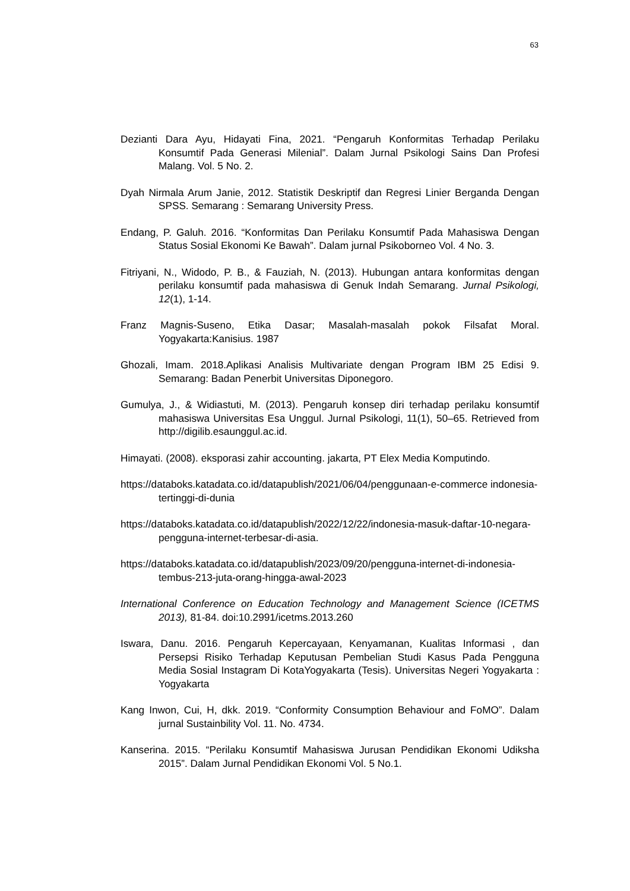63
Dezianti Dara Ayu, Hidayati Fina, 2021. “Pengaruh Konformitas Terhadap Perilaku Konsumtif Pada Generasi Milenial”. Dalam Jurnal Psikologi Sains Dan Profesi Malang. Vol. 5 No. 2.
Dyah Nirmala Arum Janie, 2012. Statistik Deskriptif dan Regresi Linier Berganda Dengan SPSS. Semarang : Semarang University Press.
Endang, P. Galuh. 2016. “Konformitas Dan Perilaku Konsumtif Pada Mahasiswa Dengan Status Sosial Ekonomi Ke Bawah”. Dalam jurnal Psikoborneo Vol. 4 No. 3.
Fitriyani, N., Widodo, P. B., & Fauziah, N. (2013). Hubungan antara konformitas dengan perilaku konsumtif pada mahasiswa di Genuk Indah Semarang. Jurnal Psikologi, 12(1), 1-14.
Franz Magnis-Suseno, Etika Dasar; Masalah-masalah pokok Filsafat Moral. Yogyakarta:Kanisius. 1987
Ghozali, Imam. 2018.Aplikasi Analisis Multivariate dengan Program IBM 25 Edisi 9. Semarang: Badan Penerbit Universitas Diponegoro.
Gumulya, J., & Widiastuti, M. (2013). Pengaruh konsep diri terhadap perilaku konsumtif mahasiswa Universitas Esa Unggul. Jurnal Psikologi, 11(1), 50–65. Retrieved from http://digilib.esaunggul.ac.id.
Himayati. (2008). eksporasi zahir accounting. jakarta, PT Elex Media Komputindo.
https://databoks.katadata.co.id/datapublish/2021/06/04/penggunaan-e-commerce indonesia-tertinggi-di-dunia
https://databoks.katadata.co.id/datapublish/2022/12/22/indonesia-masuk-daftar-10-negara-pengguna-internet-terbesar-di-asia.
https://databoks.katadata.co.id/datapublish/2023/09/20/pengguna-internet-di-indonesia-tembus-213-juta-orang-hingga-awal-2023
International Conference on Education Technology and Management Science (ICETMS 2013), 81-84. doi:10.2991/icetms.2013.260
Iswara, Danu. 2016. Pengaruh Kepercayaan, Kenyamanan, Kualitas Informasi , dan Persepsi Risiko Terhadap Keputusan Pembelian Studi Kasus Pada Pengguna Media Sosial Instagram Di KotaYogyakarta (Tesis). Universitas Negeri Yogyakarta : Yogyakarta
Kang Inwon, Cui, H, dkk. 2019. “Conformity Consumption Behaviour and FoMO”. Dalam jurnal Sustainbility Vol. 11. No. 4734.
Kanserina. 2015. “Perilaku Konsumtif Mahasiswa Jurusan Pendidikan Ekonomi Udiksha 2015”. Dalam Jurnal Pendidikan Ekonomi Vol. 5 No.1.